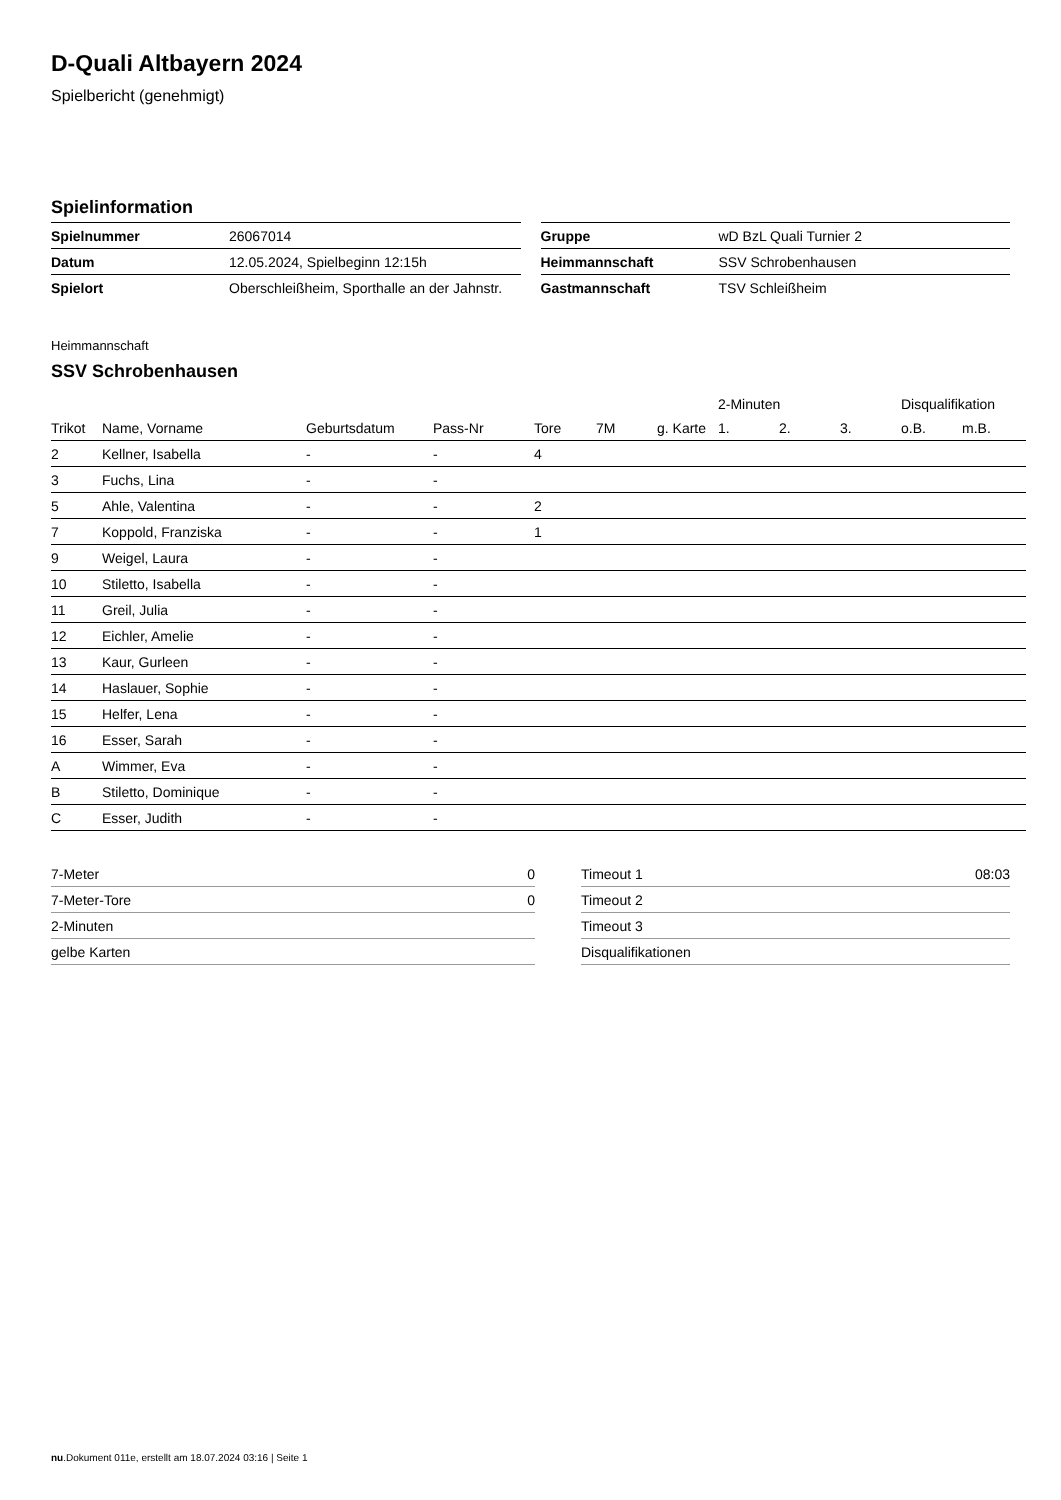D-Quali Altbayern 2024
Spielbericht (genehmigt)
Spielinformation
| Spielnummer | 26067014 |
| Datum | 12.05.2024, Spielbeginn 12:15h |
| Spielort | Oberschleißheim, Sporthalle an der Jahnstr. |
| Gruppe | wD BzL Quali Turnier 2 |
| Heimmannschaft | SSV Schrobenhausen |
| Gastmannschaft | TSV Schleißheim |
Heimmannschaft
SSV Schrobenhausen
| | | | | | | | 2-Minuten | | | Disqualifikation | |
| --- | --- | --- | --- | --- | --- | --- | --- | --- | --- | --- | --- |
| Trikot | Name, Vorname | Geburtsdatum | Pass-Nr | Tore | 7M | g. Karte | 1. | 2. | 3. | o.B. | m.B. |
| 2 | Kellner, Isabella | - | - | 4 | | | | | | | |
| 3 | Fuchs, Lina | - | - | | | | | | | | |
| 5 | Ahle, Valentina | - | - | 2 | | | | | | | |
| 7 | Koppold, Franziska | - | - | 1 | | | | | | | |
| 9 | Weigel, Laura | - | - | | | | | | | | |
| 10 | Stiletto, Isabella | - | - | | | | | | | | |
| 11 | Greil, Julia | - | - | | | | | | | | |
| 12 | Eichler, Amelie | - | - | | | | | | | | |
| 13 | Kaur, Gurleen | - | - | | | | | | | | |
| 14 | Haslauer, Sophie | - | - | | | | | | | | |
| 15 | Helfer, Lena | - | - | | | | | | | | |
| 16 | Esser, Sarah | - | - | | | | | | | | |
| A | Wimmer, Eva | - | - | | | | | | | | |
| B | Stiletto, Dominique | - | - | | | | | | | | |
| C | Esser, Judith | - | - | | | | | | | | |
| 7-Meter | 0 |
| 7-Meter-Tore | 0 |
| 2-Minuten | |
| gelbe Karten | |
| Timeout 1 | 08:03 |
| Timeout 2 | |
| Timeout 3 | |
| Disqualifikationen | |
nu.Dokument 011e, erstellt am 18.07.2024 03:16 | Seite 1